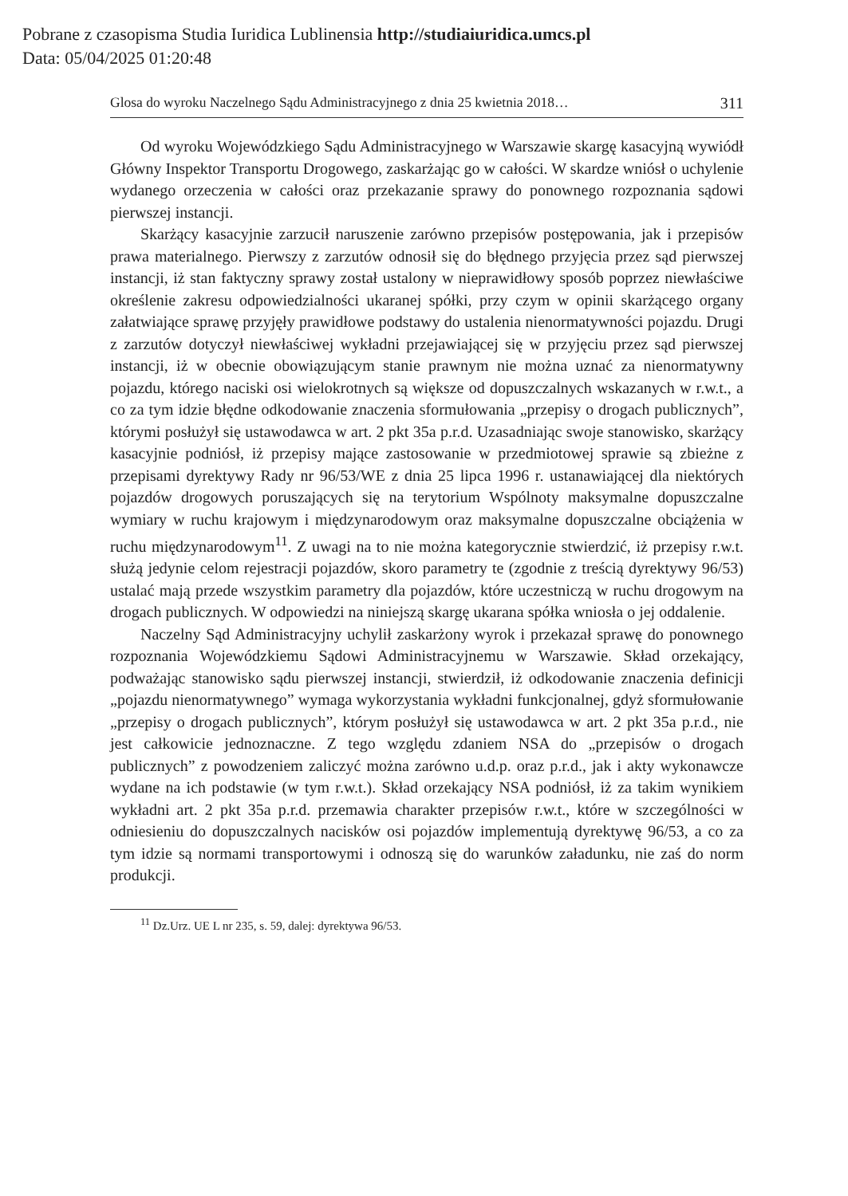Pobrane z czasopisma Studia Iuridica Lublinensia http://studiaiuridica.umcs.pl
Data: 05/04/2025 01:20:48
Glosa do wyroku Naczelnego Sądu Administracyjnego z dnia 25 kwietnia 2018… 311
Od wyroku Wojewódzkiego Sądu Administracyjnego w Warszawie skargę kasacyjną wywiódł Główny Inspektor Transportu Drogowego, zaskarżając go w całości. W skardze wniósł o uchylenie wydanego orzeczenia w całości oraz przekazanie sprawy do ponownego rozpoznania sądowi pierwszej instancji.
Skarżący kasacyjnie zarzucił naruszenie zarówno przepisów postępowania, jak i przepisów prawa materialnego. Pierwszy z zarzutów odnosił się do błędnego przyjęcia przez sąd pierwszej instancji, iż stan faktyczny sprawy został ustalony w nieprawidłowy sposób poprzez niewłaściwe określenie zakresu odpowiedzialności ukaranej spółki, przy czym w opinii skarżącego organy załatwiające sprawę przyjęły prawidłowe podstawy do ustalenia nienormatywności pojazdu. Drugi z zarzutów dotyczył niewłaściwej wykładni przejawiającej się w przyjęciu przez sąd pierwszej instancji, iż w obecnie obowiązującym stanie prawnym nie można uznać za nienormatywny pojazdu, którego naciski osi wielokrotnych są większe od dopuszczalnych wskazanych w r.w.t., a co za tym idzie błędne odkodowanie znaczenia sformułowania „przepisy o drogach publicznych”, którymi posłużył się ustawodawca w art. 2 pkt 35a p.r.d. Uzasadniając swoje stanowisko, skarżący kasacyjnie podniósł, iż przepisy mające zastosowanie w przedmiotowej sprawie są zbieżne z przepisami dyrektywy Rady nr 96/53/WE z dnia 25 lipca 1996 r. ustanawiającej dla niektórych pojazdów drogowych poruszających się na terytorium Wspólnoty maksymalne dopuszczalne wymiary w ruchu krajowym i międzynarodowym oraz maksymalne dopuszczalne obciążenia w ruchu międzynarodowym<sup>11</sup>. Z uwagi na to nie można kategorycznie stwierdzić, iż przepisy r.w.t. służą jedynie celom rejestracji pojazdów, skoro parametry te (zgodnie z treścią dyrektywy 96/53) ustalać mają przede wszystkim parametry dla pojazdów, które uczestniczą w ruchu drogowym na drogach publicznych. W odpowiedzi na niniejszą skargę ukarana spółka wniosła o jej oddalenie.
Naczelny Sąd Administracyjny uchylił zaskarżony wyrok i przekazał sprawę do ponownego rozpoznania Wojewódzkiemu Sądowi Administracyjnemu w Warszawie. Skład orzekający, podważając stanowisko sądu pierwszej instancji, stwierdził, iż odkodowanie znaczenia definicji „pojazdu nienormatywnego” wymaga wykorzystania wykładni funkcjonalnej, gdyż sformułowanie „przepisy o drogach publicznych”, którym posłużył się ustawodawca w art. 2 pkt 35a p.r.d., nie jest całkowicie jednoznaczne. Z tego względu zdaniem NSA do „przepisów o drogach publicznych” z powodzeniem zaliczyć można zarówno u.d.p. oraz p.r.d., jak i akty wykonawcze wydane na ich podstawie (w tym r.w.t.). Skład orzekający NSA podniósł, iż za takim wynikiem wykładni art. 2 pkt 35a p.r.d. przemawia charakter przepisów r.w.t., które w szczególności w odniesieniu do dopuszczalnych nacisków osi pojazdów implementują dyrektywę 96/53, a co za tym idzie są normami transportowymi i odnoszą się do warunków załadunku, nie zaś do norm produkcji.
<sup>11</sup> Dz.Urz. UE L nr 235, s. 59, dalej: dyrektywa 96/53.